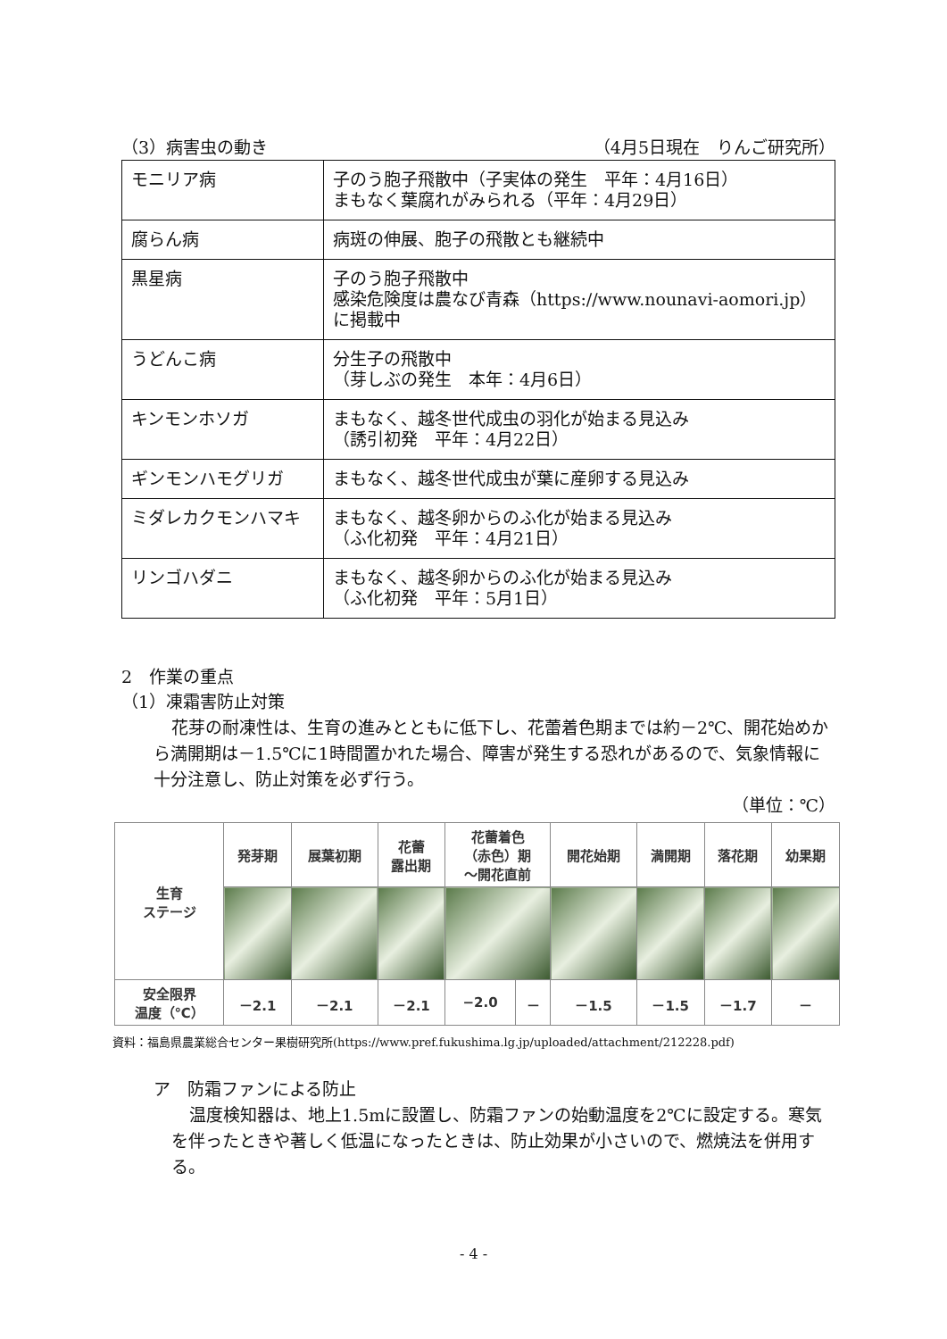（3）病害虫の動き （4月5日現在　りんご研究所）
| モニリア病 | 子のう胞子飛散中（子実体の発生 平年：4月16日） まもなく葉腐れがみられる（平年：4月29日） |
| 腐らん病 | 病斑の伸展、胞子の飛散とも継続中 |
| 黒星病 | 子のう胞子飛散中 感染危険度は農なび青森（https://www.nounavi-aomori.jp） に掲載中 |
| うどんこ病 | 分生子の飛散中 （芽しぶの発生 本年：4月6日） |
| キンモンホソガ | まもなく、越冬世代成虫の羽化が始まる見込み （誘引初発 平年：4月22日） |
| ギンモンハモグリガ | まもなく、越冬世代成虫が葉に産卵する見込み |
| ミダレカクモンハマキ | まもなく、越冬卵からのふ化が始まる見込み （ふ化初発 平年：4月21日） |
| リンゴハダニ | まもなく、越冬卵からのふ化が始まる見込み （ふ化初発 平年：5月1日） |
2　作業の重点
（1）凍霜害防止対策
花芽の耐凍性は、生育の進みとともに低下し、花蕾着色期までは約－2℃、開花始めから満開期は－1.5℃に1時間置かれた場合、障害が発生する恐れがあるので、気象情報に十分注意し、防止対策を必ず行う。
（単位：℃）
| 生育 ステージ | 発芽期 | 展葉初期 | 花蕾 露出期 | 花蕾着色 （赤色）期 ～開花直前 | | 開花始期 | 満開期 | 落花期 | 幼果期 |
| --- | --- | --- | --- | --- | --- | --- | --- | --- | --- |
| 安全限界 温度（℃） | －2.1 | －2.1 | －2.1 | −2.0 | － | －1.5 | －1.5 | －1.7 | － |
資料：福島県農業総合センター果樹研究所(https://www.pref.fukushima.lg.jp/uploaded/attachment/212228.pdf)
ア　防霜ファンによる防止
温度検知器は、地上1.5mに設置し、防霜ファンの始動温度を2℃に設定する。寒気を伴ったときや著しく低温になったときは、防止効果が小さいので、燃焼法を併用する。
- 4 -